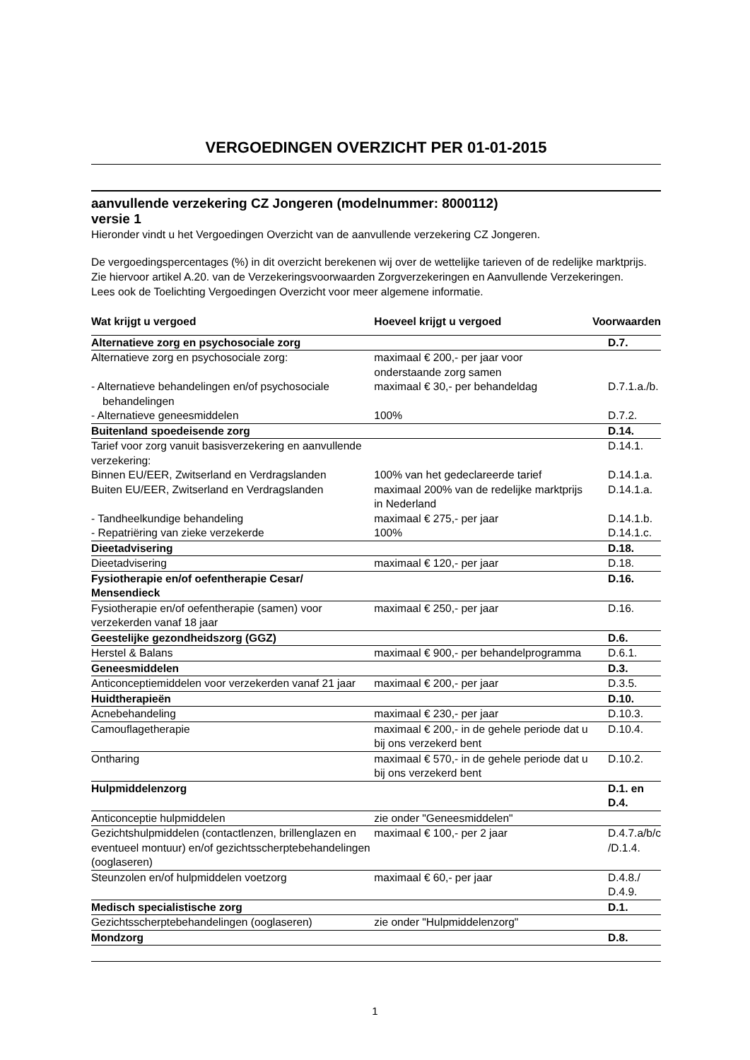VERGOEDINGEN OVERZICHT PER 01-01-2015
aanvullende verzekering CZ Jongeren (modelnummer: 8000112)
versie 1
Hieronder vindt u het Vergoedingen Overzicht van de aanvullende verzekering CZ Jongeren.
De vergoedingspercentages (%) in dit overzicht berekenen wij over de wettelijke tarieven of de redelijke marktprijs. Zie hiervoor artikel A.20. van de Verzekeringsvoorwaarden Zorgverzekeringen en Aanvullende Verzekeringen.
Lees ook de Toelichting Vergoedingen Overzicht voor meer algemene informatie.
| Wat krijgt u vergoed | Hoeveel krijgt u vergoed | Voorwaarden |
| --- | --- | --- |
| Alternatieve zorg en psychosociale zorg | | D.7. |
| Alternatieve zorg en psychosociale zorg: | maximaal € 200,- per jaar voor onderstaande zorg samen | |
| - Alternatieve behandelingen en/of psychosociale behandelingen | maximaal € 30,- per behandeldag | D.7.1.a./b. |
| - Alternatieve geneesmiddelen | 100% | D.7.2. |
| Buitenland spoedeisende zorg | | D.14. |
| Tarief voor zorg vanuit basisverzekering en aanvullende verzekering: | | D.14.1. |
| Binnen EU/EER, Zwitserland en Verdragslanden | 100% van het gedeclareerde tarief | D.14.1.a. |
| Buiten EU/EER, Zwitserland en Verdragslanden | maximaal 200% van de redelijke marktprijs in Nederland | D.14.1.a. |
| - Tandheelkundige behandeling | maximaal € 275,- per jaar | D.14.1.b. |
| - Repatriëring van zieke verzekerde | 100% | D.14.1.c. |
| Dieetadvisering | | D.18. |
| Dieetadvisering | maximaal € 120,- per jaar | D.18. |
| Fysiotherapie en/of oefentherapie Cesar/ Mensendieck | | D.16. |
| Fysiotherapie en/of oefentherapie (samen) voor verzekerden vanaf 18 jaar | maximaal € 250,- per jaar | D.16. |
| Geestelijke gezondheidszorg (GGZ) | | D.6. |
| Herstel & Balans | maximaal € 900,- per behandelprogramma | D.6.1. |
| Geneesmiddelen | | D.3. |
| Anticonceptiemiddelen voor verzekerden vanaf 21 jaar | maximaal € 200,- per jaar | D.3.5. |
| Huidtherapieën | | D.10. |
| Acnebehandeling | maximaal € 230,- per jaar | D.10.3. |
| Camouflagetherapie | maximaal € 200,- in de gehele periode dat u bij ons verzekerd bent | D.10.4. |
| Ontharing | maximaal € 570,- in de gehele periode dat u bij ons verzekerd bent | D.10.2. |
| Hulpmiddelenzorg | | D.1. en D.4. |
| Anticonceptie hulpmiddelen | zie onder "Geneesmiddelen" | |
| Gezichtshulpmiddelen (contactlenzen, brillenglazen en eventueel montuur) en/of gezichtsscherptebehandelingen (ooglaseren) | maximaal € 100,- per 2 jaar | D.4.7.a/b/c /D.1.4. |
| Steunzolen en/of hulpmiddelen voetzorg | maximaal € 60,- per jaar | D.4.8./ D.4.9. |
| Medisch specialistische zorg | | D.1. |
| Gezichtsscherptebehandelingen (ooglaseren) | zie onder "Hulpmiddelenzorg" | |
| Mondzorg | | D.8. |
1